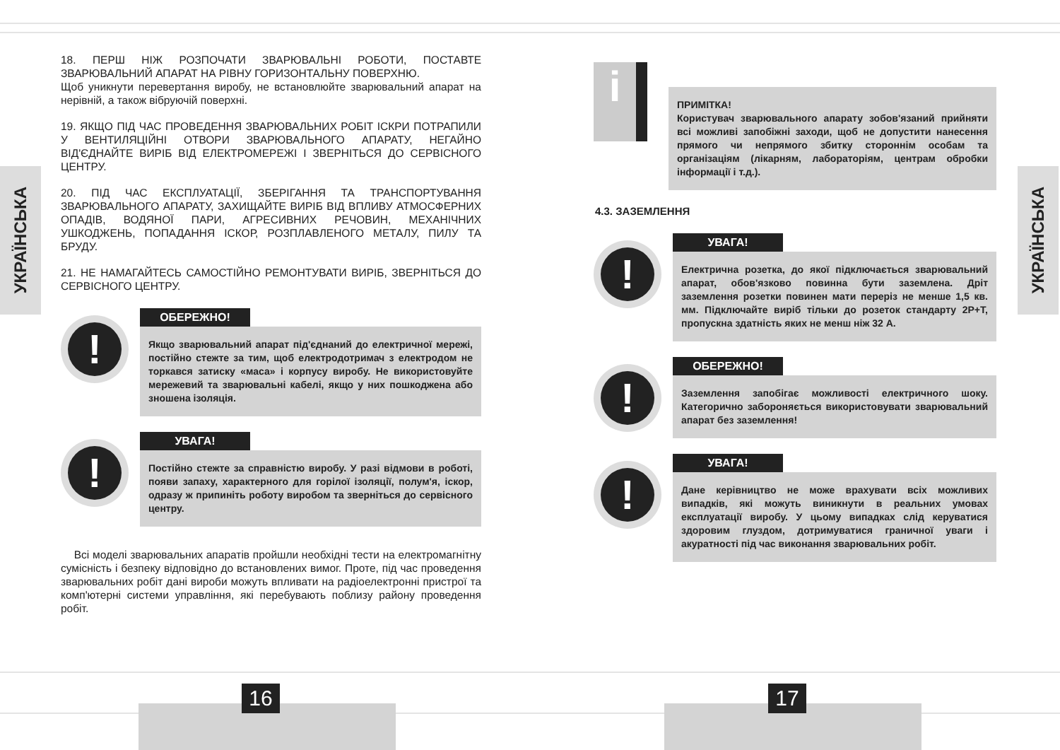УКРАЇНСЬКА
УКРАЇНСЬКА
18. ПЕРШ НІЖ РОЗПОЧАТИ ЗВАРЮВАЛЬНІ РОБОТИ, ПОСТАВТЕ ЗВАРЮВАЛЬНИЙ АПАРАТ НА РІВНУ ГОРИЗОНТАЛЬНУ ПОВЕРХНЮ.
Щоб уникнути перевертання виробу, не встановлюйте зварювальний апарат на нерівній, а також вібруючій поверхні.
19. ЯКЩО ПІД ЧАС ПРОВЕДЕННЯ ЗВАРЮВАЛЬНИХ РОБІТ ІСКРИ ПОТРАПИЛИ У ВЕНТИЛЯЦІЙНІ ОТВОРИ ЗВАРЮВАЛЬНОГО АПАРАТУ, НЕГАЙНО ВІД'ЄДНАЙТЕ ВИРІБ ВІД ЕЛЕКТРОМЕРЕЖІ І ЗВЕРНІТЬСЯ ДО СЕРВІСНОГО ЦЕНТРУ.
20. ПІД ЧАС ЕКСПЛУАТАЦІЇ, ЗБЕРІГАННЯ ТА ТРАНСПОРТУВАННЯ ЗВАРЮВАЛЬНОГО АПАРАТУ, ЗАХИЩАЙТЕ ВИРІБ ВІД ВПЛИВУ АТМОСФЕРНИХ ОПАДІВ, ВОДЯНОЇ ПАРИ, АГРЕСИВНИХ РЕЧОВИН, МЕХАНІЧНИХ УШКОДЖЕНЬ, ПОПАДАННЯ ІСКОР, РОЗПЛАВЛЕНОГО МЕТАЛУ, ПИЛУ ТА БРУДУ.
21. НЕ НАМАГАЙТЕСЬ САМОСТІЙНО РЕМОНТУВАТИ ВИРІБ, ЗВЕРНІТЬСЯ ДО СЕРВІСНОГО ЦЕНТРУ.
!
ОБЕРЕЖНО!
Якщо зварювальний апарат під'єднаний до електричної мережі, постійно стежте за тим, щоб електродотримач з електродом не торкався затиску «маса» і корпусу виробу. Не використовуйте мережевий та зварювальні кабелі, якщо у них пошкоджена або зношена ізоляція.
!
УВАГА!
Постійно стежте за справністю виробу. У разі відмови в роботі, появи запаху, характерного для горілої ізоляції, полум'я, іскор, одразу ж припиніть роботу виробом та зверніться до сервісного центру.
Всі моделі зварювальних апаратів пройшли необхідні тести на електромагнітну сумісність і безпеку відповідно до встановлених вимог. Проте, під час проведення зварювальних робіт дані вироби можуть впливати на радіоелектронні пристрої та комп'ютерні системи управління, які перебувають поблизу району проведення робіт.
i
ПРИМІТКА!
Користувач зварювального апарату зобов'язаний прийняти всі можливі запобіжні заходи, щоб не допустити нанесення прямого чи непрямого збитку стороннім особам та організаціям (лікарням, лабораторіям, центрам обробки інформації і т.д.).
4.3. ЗАЗЕМЛЕННЯ
!
УВАГА!
Електрична розетка, до якої підключається зварювальний апарат, обов'язково повинна бути заземлена. Дріт заземлення розетки повинен мати переріз не менше 1,5 кв. мм. Підключайте виріб тільки до розеток стандарту 2Р+Т, пропускна здатність яких не менш ніж 32 А.
!
ОБЕРЕЖНО!
Заземлення запобігає можливості електричного шоку. Категорично забороняється використовувати зварювальний апарат без заземлення!
!
УВАГА!
Дане керівництво не може врахувати всіх можливих випадків, які можуть виникнути в реальних умовах експлуатації виробу. У цьому випадках слід керуватися здоровим глуздом, дотримуватися граничної уваги і акуратності під час виконання зварювальних робіт.
16 17